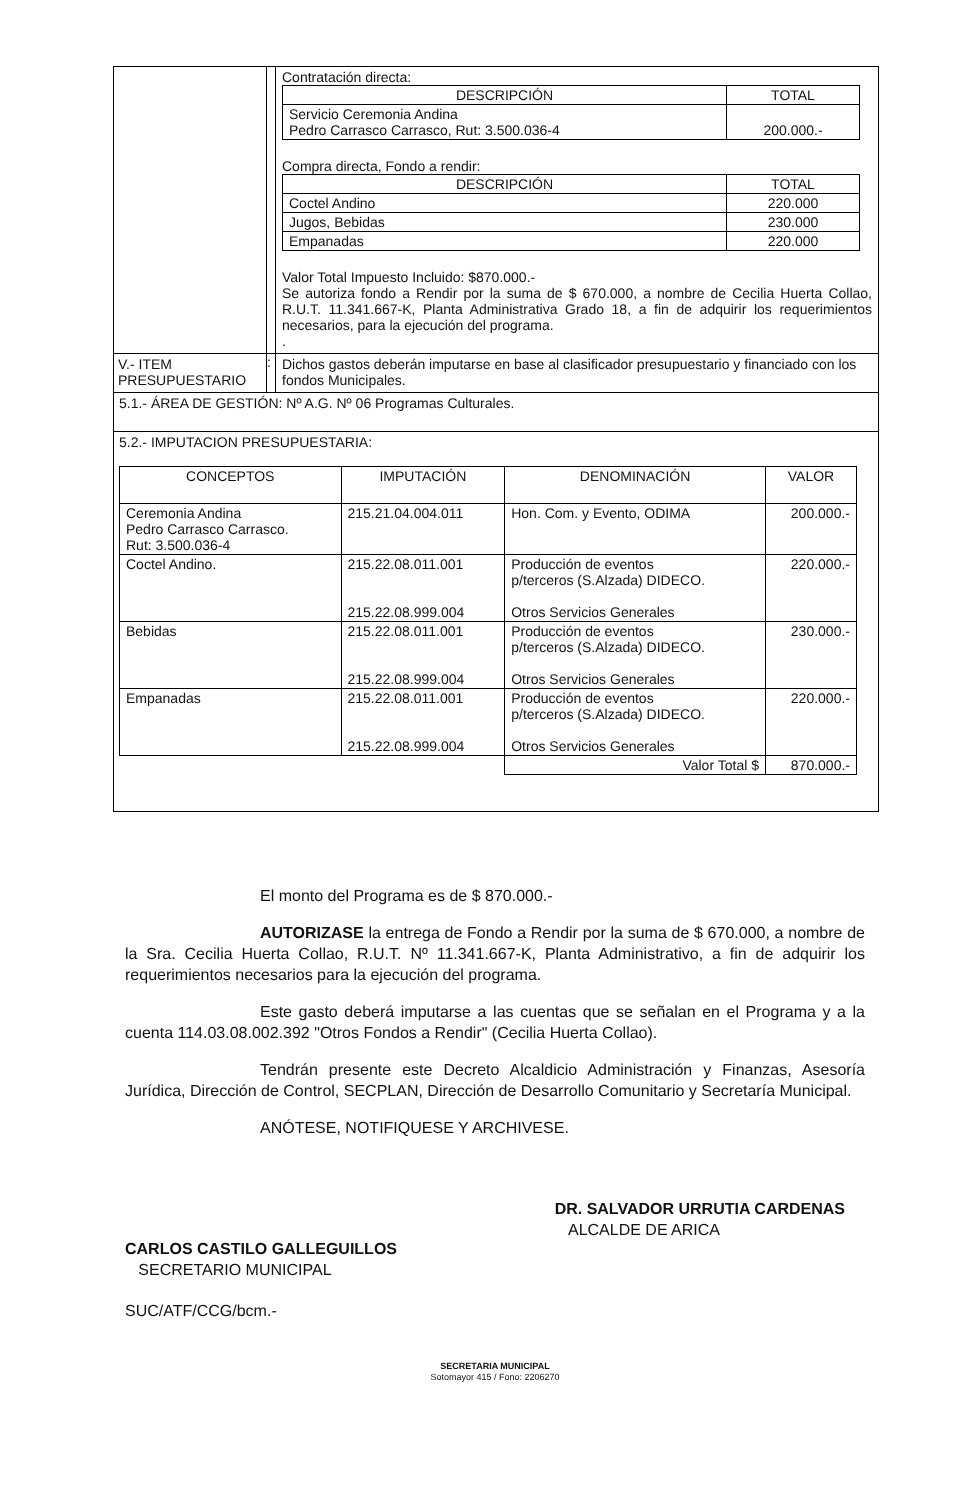Contratación directa:
| DESCRIPCIÓN | TOTAL |
| --- | --- |
| Servicio Ceremonia Andina Pedro Carrasco Carrasco, Rut: 3.500.036-4 | 200.000.- |
Compra directa, Fondo a rendir:
| DESCRIPCIÓN | TOTAL |
| --- | --- |
| Coctel Andino | 220.000 |
| Jugos, Bebidas | 230.000 |
| Empanadas | 220.000 |
Valor Total Impuesto Incluido: $870.000.-
Se autoriza fondo a Rendir por la suma de $ 670.000, a nombre de Cecilia Huerta Collao, R.U.T. 11.341.667-K, Planta Administrativa Grado 18, a fin de adquirir los requerimientos necesarios, para la ejecución del programa.
.
V.- ITEM PRESUPUESTARIO
:
Dichos gastos deberán imputarse en base al clasificador presupuestario y financiado con los fondos Municipales.
5.1.- ÁREA DE GESTIÓN: Nº A.G. Nº 06 Programas Culturales.
5.2.- IMPUTACION PRESUPUESTARIA:
| CONCEPTOS | IMPUTACIÓN | DENOMINACIÓN | VALOR |
| --- | --- | --- | --- |
| Ceremonia Andina Pedro Carrasco Carrasco. Rut: 3.500.036-4 | 215.21.04.004.011 | Hon. Com. y Evento, ODIMA | 200.000.- |
| Coctel Andino. | 215.22.08.011.001 215.22.08.999.004 | Producción de eventos p/terceros (S.Alzada) DIDECO. Otros Servicios Generales | 220.000.- |
| Bebidas | 215.22.08.011.001 215.22.08.999.004 | Producción de eventos p/terceros (S.Alzada) DIDECO. Otros Servicios Generales | 230.000.- |
| Empanadas | 215.22.08.011.001 215.22.08.999.004 | Producción de eventos p/terceros (S.Alzada) DIDECO. Otros Servicios Generales | 220.000.- |
| | | Valor Total $ | 870.000.- |
El monto del Programa es de $ 870.000.-
AUTORIZASE la entrega de Fondo a Rendir por la suma de $ 670.000, a nombre de la Sra. Cecilia Huerta Collao, R.U.T. Nº 11.341.667-K, Planta Administrativo, a fin de adquirir los requerimientos necesarios para la ejecución del programa.
Este gasto deberá imputarse a las cuentas que se señalan en el Programa y a la cuenta 114.03.08.002.392 "Otros Fondos a Rendir" (Cecilia Huerta Collao).
Tendrán presente este Decreto Alcaldicio Administración y Finanzas, Asesoría Jurídica, Dirección de Control, SECPLAN, Dirección de Desarrollo Comunitario y Secretaría Municipal.
ANÓTESE, NOTIFIQUESE Y ARCHIVESE.
CARLOS CASTILO GALLEGUILLOS
SECRETARIO MUNICIPAL
DR. SALVADOR URRUTIA CARDENAS
ALCALDE DE ARICA
SUC/ATF/CCG/bcm.-
SECRETARIA MUNICIPAL
Sotomayor 415 / Fono: 2206270